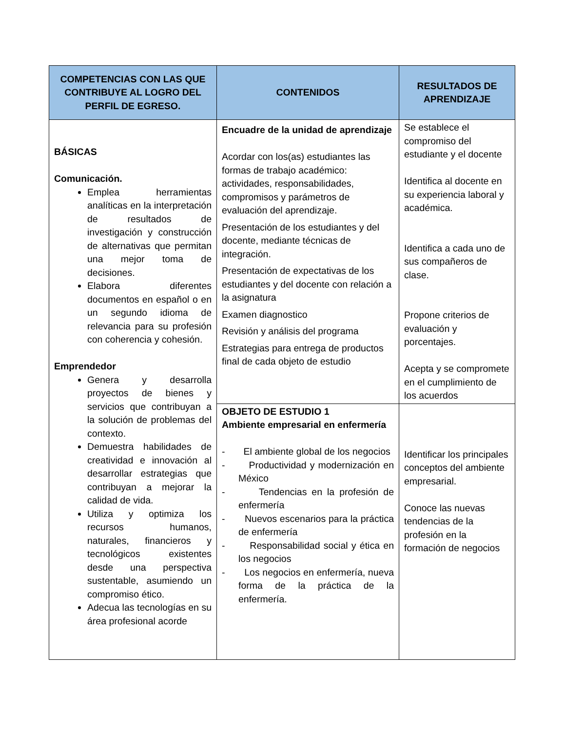| COMPETENCIAS CON LAS QUE CONTRIBUYE AL LOGRO DEL PERFIL DE EGRESO. | CONTENIDOS | RESULTADOS DE APRENDIZAJE |
| --- | --- | --- |
| BÁSICAS Comunicación. Emplea herramientas analíticas en la interpretación de resultados de investigación y construcción de alternativas que permitan una mejor toma de decisiones. Elabora diferentes documentos en español o en un segundo idioma de relevancia para su profesión con coherencia y cohesión. Emprendedor Genera y desarrolla proyectos de bienes y servicios que contribuyan a la solución de problemas del contexto. Demuestra habilidades de creatividad e innovación al desarrollar estrategias que contribuyan a mejorar la calidad de vida. Utiliza y optimiza los recursos humanos, naturales, financieros y tecnológicos existentes desde una perspectiva sustentable, asumiendo un compromiso ético. Adecua las tecnologías en su área profesional acorde | Encuadre de la unidad de aprendizaje Acordar con los(as) estudiantes las formas de trabajo académico: actividades, responsabilidades, compromisos y parámetros de evaluación del aprendizaje. Presentación de los estudiantes y del docente, mediante técnicas de integración. Presentación de expectativas de los estudiantes y del docente con relación a la asignatura Examen diagnostico Revisión y análisis del programa Estrategias para entrega de productos final de cada objeto de estudio | Se establece el compromiso del estudiante y el docente Identifica al docente en su experiencia laboral y académica. Identifica a cada uno de sus compañeros de clase. Propone criterios de evaluación y porcentajes. Acepta y se compromete en el cumplimiento de los acuerdos |
| | OBJETO DE ESTUDIO 1 Ambiente empresarial en enfermería - El ambiente global de los negocios - Productividad y modernización en México - Tendencias en la profesión de enfermería - Nuevos escenarios para la práctica de enfermería - Responsabilidad social y ética en los negocios - Los negocios en enfermería, nueva forma de la práctica de la enfermería. | Identificar los principales conceptos del ambiente empresarial. Conoce las nuevas tendencias de la profesión en la formación de negocios |